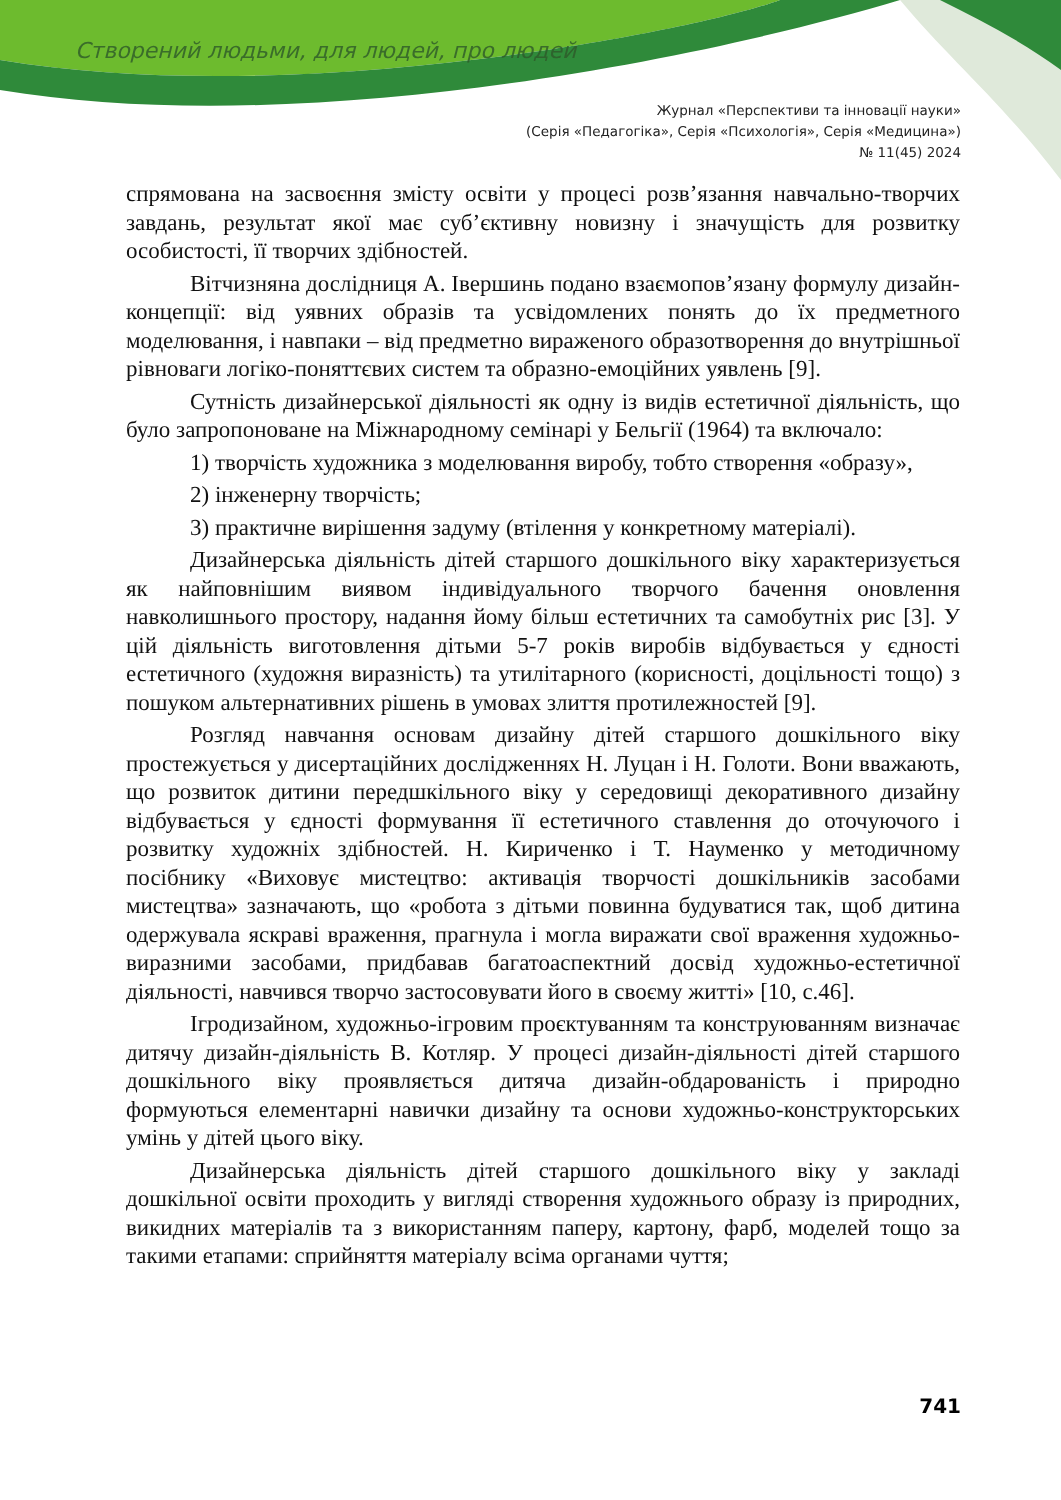Створений людьми, для людей, про людей
Журнал «Перспективи та інновації науки»
(Серія «Педагогіка», Серія «Психологія», Серія «Медицина»)
№ 11(45) 2024
спрямована на засвоєння змісту освіти у процесі розв’язання навчально-творчих завдань, результат якої має суб’єктивну новизну і значущість для розвитку особистості, її творчих здібностей.
Вітчизняна дослідниця А. Івершинь подано взаємопов’язану формулу дизайн-концепції: від уявних образів та усвідомлених понять до їх предметного моделювання, і навпаки – від предметно вираженого образотворення до внутрішньої рівноваги логіко-поняттєвих систем та образно-емоційних уявлень [9].
Сутність дизайнерської діяльності як одну із видів естетичної діяльність, що було запропоноване на Міжнародному семінарі у Бельгії (1964) та включало:
1) творчість художника з моделювання виробу, тобто створення «образу»,
2) інженерну творчість;
3) практичне вирішення задуму (втілення у конкретному матеріалі).
Дизайнерська діяльність дітей старшого дошкільного віку характеризується як найповнішим виявом індивідуального творчого бачення оновлення навколишнього простору, надання йому більш естетичних та самобутніх рис [3]. У цій діяльність виготовлення дітьми 5-7 років виробів відбувається у єдності естетичного (художня виразність) та утилітарного (корисності, доцільності тощо) з пошуком альтернативних рішень в умовах злиття протилежностей [9].
Розгляд навчання основам дизайну дітей старшого дошкільного віку простежується у дисертаційних дослідженнях Н. Луцан і Н. Голоти. Вони вважають, що розвиток дитини передшкільного віку у середовищі декоративного дизайну відбувається у єдності формування її естетичного ставлення до оточуючого і розвитку художніх здібностей. Н. Кириченко і Т. Науменко у методичному посібнику «Виховує мистецтво: активація творчості дошкільників засобами мистецтва» зазначають, що «робота з дітьми повинна будуватися так, щоб дитина одержувала яскраві враження, прагнула і могла виражати свої враження художньо-виразними засобами, придбавав багатоаспектний досвід художньо-естетичної діяльності, навчився творчо застосовувати його в своєму житті» [10, с.46].
Ігродизайном, художньо-ігровим проєктуванням та конструюванням визначає дитячу дизайн-діяльність В. Котляр. У процесі дизайн-діяльності дітей старшого дошкільного віку проявляється дитяча дизайн-обдарованість і природно формуються елементарні навички дизайну та основи художньо-конструкторських умінь у дітей цього віку.
Дизайнерська діяльність дітей старшого дошкільного віку у закладі дошкільної освіти проходить у вигляді створення художнього образу із природних, викидних матеріалів та з використанням паперу, картону, фарб, моделей тощо за такими етапами: сприйняття матеріалу всіма органами чуття;
741